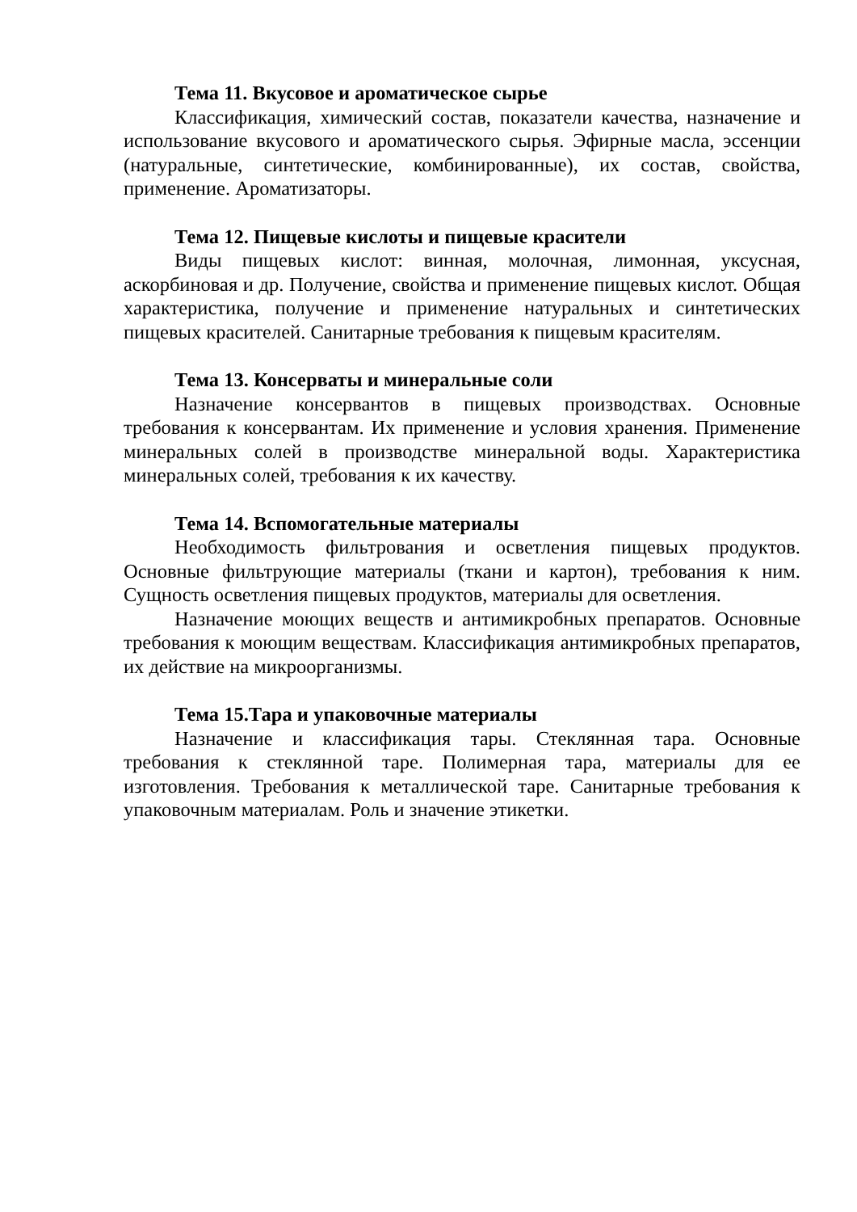Тема 11. Вкусовое и ароматическое сырье
Классификация, химический состав, показатели качества, назначение и использование вкусового и ароматического сырья. Эфирные масла, эссенции (натуральные, синтетические, комбинированные), их состав, свойства, применение. Ароматизаторы.
Тема 12. Пищевые кислоты и пищевые красители
Виды пищевых кислот: винная, молочная, лимонная, уксусная, аскорбиновая и др. Получение, свойства и применение пищевых кислот. Общая характеристика, получение и применение натуральных и синтетических пищевых красителей. Санитарные требования к пищевым красителям.
Тема 13. Консерваты и минеральные соли
Назначение консервантов в пищевых производствах. Основные требования к консервантам. Их применение и условия хранения. Применение минеральных солей в производстве минеральной воды. Характеристика минеральных солей, требования к их качеству.
Тема 14. Вспомогательные материалы
Необходимость фильтрования и осветления пищевых продуктов. Основные фильтрующие материалы (ткани и картон), требования к ним. Сущность осветления пищевых продуктов, материалы для осветления.
Назначение моющих веществ и антимикробных препаратов. Основные требования к моющим веществам. Классификация антимикробных препаратов, их действие на микроорганизмы.
Тема 15.Тара и упаковочные материалы
Назначение и классификация тары. Стеклянная тара. Основные требования к стеклянной таре. Полимерная тара, материалы для ее изготовления. Требования к металлической таре. Санитарные требования к упаковочным материалам. Роль и значение этикетки.